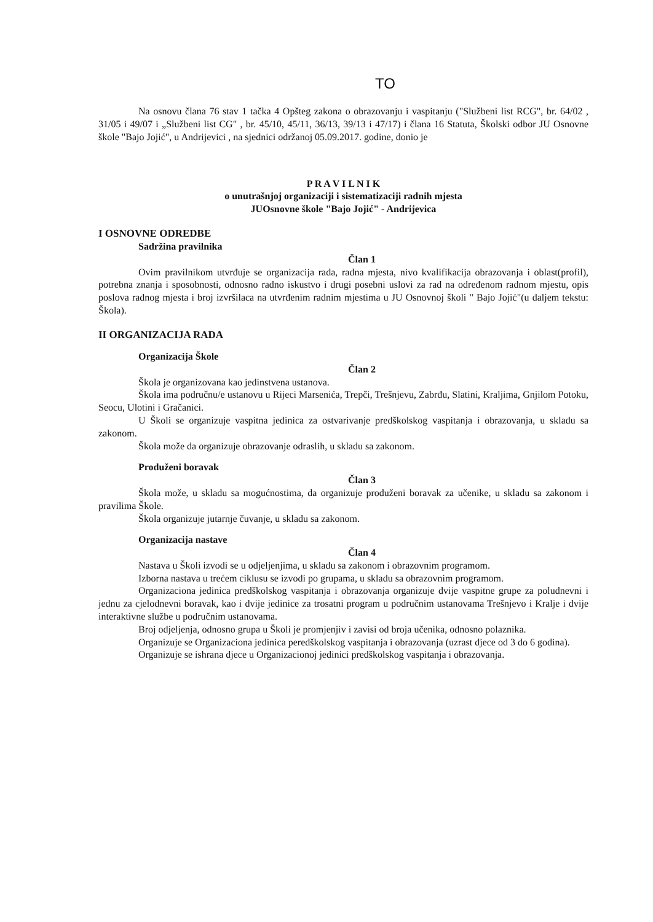TO
Na osnovu člana 76 stav 1 tačka 4 Opšteg zakona o obrazovanju i vaspitanju ("Službeni list RCG", br. 64/02 , 31/05 i 49/07 i „Službeni list CG" , br. 45/10, 45/11, 36/13, 39/13 i 47/17) i člana 16 Statuta, Školski odbor JU Osnovne škole "Bajo Jojić", u Andrijevici , na sjednici održanoj 05.09.2017. godine, donio je
P R A V I L N I K
o unutrašnjoj organizaciji i sistematizaciji radnih mjesta
JUOsnovne škole "Bajo Jojić" - Andrijevica
I OSNOVNE ODREDBE
Sadržina pravilnika
Član 1
Ovim pravilnikom utvrđuje se organizacija rada, radna mjesta, nivo kvalifikacija obrazovanja i oblast(profil), potrebna znanja i sposobnosti, odnosno radno iskustvo i drugi posebni uslovi za rad na određenom radnom mjestu, opis poslova radnog mjesta i broj izvršilaca na utvrđenim radnim mjestima u JU Osnovnoj školi " Bajo Jojić"(u daljem tekstu: Škola).
II ORGANIZACIJA RADA
Organizacija Škole
Član 2
Škola je organizovana kao jedinstvena ustanova.
Škola ima područnu/e ustanovu u Rijeci Marsenića, Trepči, Trešnjevu, Zabrđu, Slatini, Kraljima, Gnjilom Potoku, Seocu, Ulotini i Gračanici.
U Školi se organizuje vaspitna jedinica za ostvarivanje predškolskog vaspitanja i obrazovanja, u skladu sa zakonom.
Škola može da organizuje obrazovanje odraslih, u skladu sa zakonom.
Produženi boravak
Član 3
Škola može, u skladu sa mogućnostima, da organizuje produženi boravak za učenike, u skladu sa zakonom i pravilima Škole.
Škola organizuje jutarnje čuvanje, u skladu sa zakonom.
Organizacija nastave
Član 4
Nastava u Školi izvodi se u odjeljenjima, u skladu sa zakonom i obrazovnim programom.
Izborna nastava u trećem ciklusu se izvodi po grupama, u skladu sa obrazovnim programom.
Organizaciona jedinica predškolskog vaspitanja i obrazovanja organizuje dvije vaspitne grupe za poludnevni i jednu za cjelodnevni boravak, kao i dvije jedinice za trosatni program u područnim ustanovama Trešnjevo i Kralje i dvije interaktivne službe u područnim ustanovama.
Broj odjeljenja, odnosno grupa u Školi je promjenjiv i zavisi od broja učenika, odnosno polaznika.
Organizuje se Organizaciona jedinica peredškolskog vaspitanja i obrazovanja (uzrast djece od 3 do 6 godina).
Organizuje se ishrana djece u Organizacionoj jedinici predškolskog vaspitanja i obrazovanja.